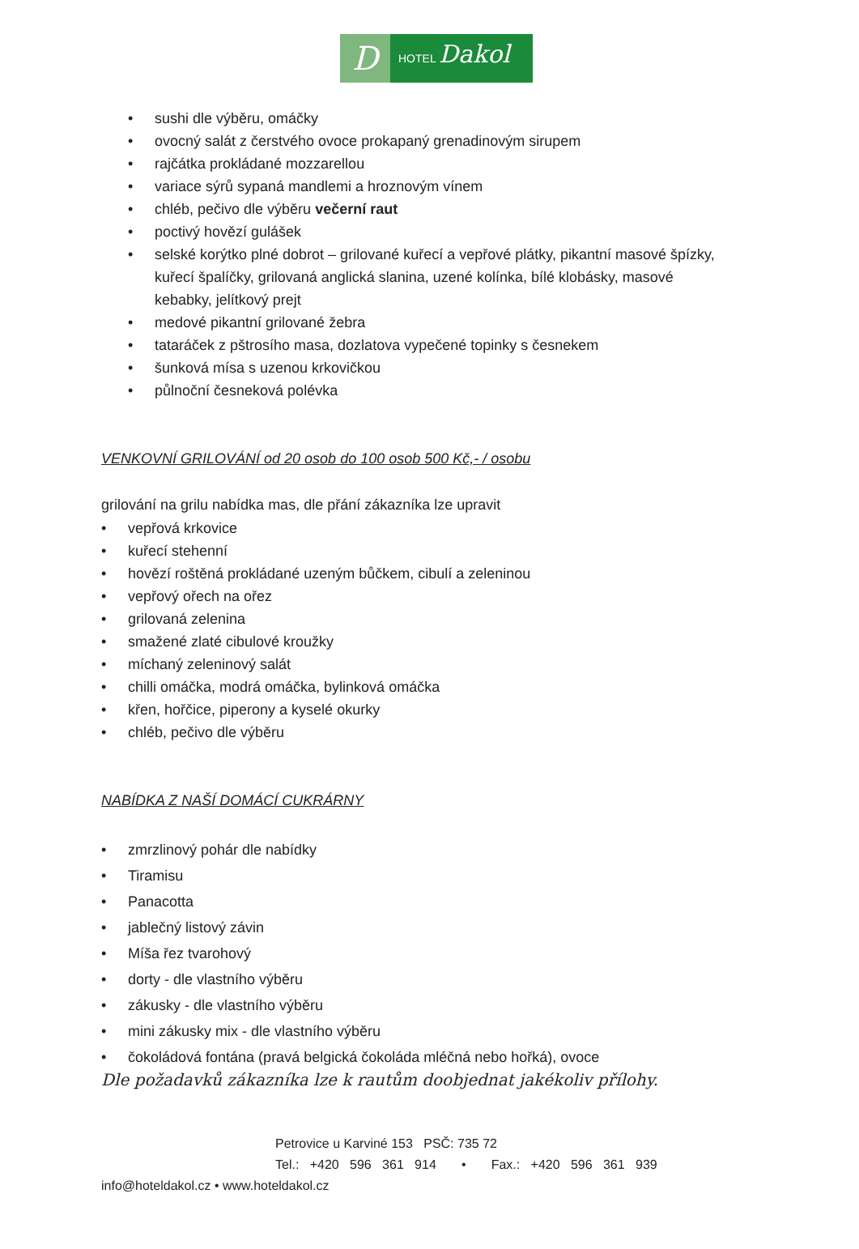D
HOTEL Dakol
• sushi dle výběru, omáčky
• ovocný salát z čerstvého ovoce prokapaný grenadinovým sirupem
• rajčátka prokládané mozzarellou
• variace sýrů sypaná mandlemi a hroznovým vínem
• chléb, pečivo dle výběru večerní raut
• poctivý hovězí gulášek
• selské korýtko plné dobrot – grilované kuřecí a vepřové plátky, pikantní masové špízky, kuřecí špalíčky, grilovaná anglická slanina, uzené kolínka, bílé klobásky, masové kebabky, jelítkový prejt
• medové pikantní grilované žebra
• tataráček z pštrosího masa, dozlatova vypečené topinky s česnekem
• šunková mísa s uzenou krkovičkou
• půlnoční česneková polévka
VENKOVNÍ GRILOVÁNÍ od 20 osob do 100 osob 500 Kč,- / osobu
grilování na grilu nabídka mas, dle přání zákazníka lze upravit
• vepřová krkovice
• kuřecí stehenní
• hovězí roštěná prokládané uzeným bůčkem, cibulí a zeleninou
• vepřový ořech na ořez
• grilovaná zelenina
• smažené zlaté cibulové kroužky
• míchaný zeleninový salát
• chilli omáčka, modrá omáčka, bylinková omáčka
• křen, hořčice, piperony a kyselé okurky
• chléb, pečivo dle výběru
NABÍDKA Z NAŠÍ DOMÁCÍ CUKRÁRNY
• zmrzlinový pohár dle nabídky
• Tiramisu
• Panacotta
• jablečný listový závin
• Míša řez tvarohový
• dorty - dle vlastního výběru
• zákusky - dle vlastního výběru
• mini zákusky mix - dle vlastního výběru
• čokoládová fontána (pravá belgická čokoláda mléčná nebo hořká), ovoce
Dle požadavků zákazníka lze k rautům doobjednat jakékoliv přílohy.
Petrovice u Karviné 153 PSČ: 735 72
Tel.: +420 596 361 914 • Fax.: +420 596 361 939
info@hoteldakol.cz • www.hoteldakol.cz